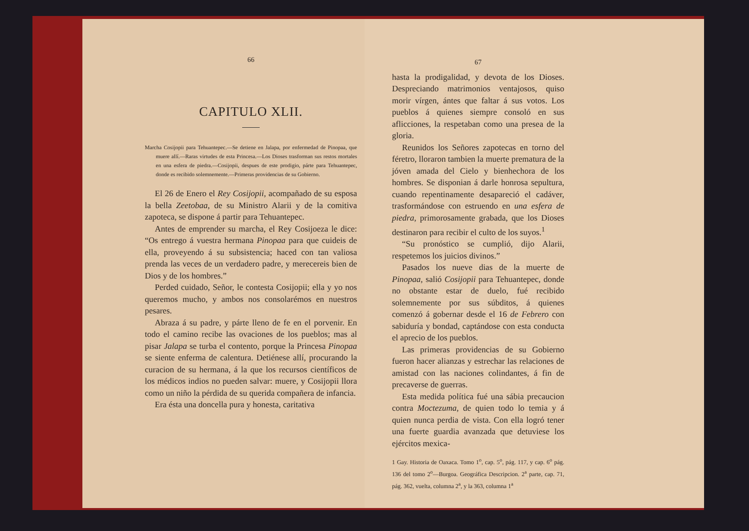66
CAPITULO XLII.
Marcha Cosijopii para Tehuantepec.—Se detiene en Jalapa, por enfermedad de Pinopaa, que muere allí.—Raras virtudes de esta Princesa.—Los Dioses trasforman sus restos mortales en una esfera de piedra.—Cosijopii, despues de este prodigio, párte para Tehuantepec, donde es recibido solemnemente.—Primeras providencias de su Gobierno.
El 26 de Enero el Rey Cosijopii, acompañado de su esposa la bella Zeetobaa, de su Ministro Alarii y de la comitiva zapoteca, se dispone á partir para Tehuantepec.
Antes de emprender su marcha, el Rey Cosijoeza le dice: “Os entrego á vuestra hermana Pinopaa para que cuideis de ella, proveyendo á su subsistencia; haced con tan valiosa prenda las veces de un verdadero padre, y merecereis bien de Dios y de los hombres.”
Perded cuidado, Señor, le contesta Cosijopii; ella y yo nos queremos mucho, y ambos nos consolarémos en nuestros pesares.
Abraza á su padre, y párte lleno de fe en el porvenir. En todo el camino recibe las ovaciones de los pueblos; mas al pisar Jalapa se turba el contento, porque la Princesa Pinopaa se siente enferma de calentura. Detiénese allí, procurando la curacion de su hermana, á la que los recursos científicos de los médicos indios no pueden salvar: muere, y Cosijopii llora como un niño la pérdida de su querida compañera de infancia.
Era ésta una doncella pura y honesta, caritativa
67
hasta la prodigalidad, y devota de los Dioses. Despreciando matrimonios ventajosos, quiso morir vírgen, ántes que faltar á sus votos. Los pueblos á quienes siempre consoló en sus aflicciones, la respetaban como una presea de la gloria.
Reunidos los Señores zapotecas en torno del féretro, lloraron tambien la muerte prematura de la jóven amada del Cielo y bienhechora de los hombres. Se disponian á darle honrosa sepultura, cuando repentinamente desapareció el cadáver, trasformándose con estruendo en una esfera de piedra, primorosamente grabada, que los Dioses destinaron para recibir el culto de los suyos.<sup>1</sup>
“Su pronóstico se cumplió, dijo Alarii, respetemos los juicios divinos.”
Pasados los nueve dias de la muerte de Pinopaa, salió Cosijopii para Tehuantepec, donde no obstante estar de duelo, fué recibido solemnemente por sus súbditos, á quienes comenzó á gobernar desde el 16 de Febrero con sabiduría y bondad, captándose con esta conducta el aprecio de los pueblos.
Las primeras providencias de su Gobierno fueron hacer alianzas y estrechar las relaciones de amistad con las naciones colindantes, á fin de precaverse de guerras.
Esta medida política fué una sábia precaucion contra Moctezuma, de quien todo lo temia y á quien nunca perdia de vista. Con ella logró tener una fuerte guardia avanzada que detuviese los ejércitos mexica-
1 Gay. Historia de Oaxaca. Tomo 1<sup>o</sup>, cap. 5<sup>o</sup>, pág. 117, y cap. 6<sup>o</sup> pág. 136 del tomo 2<sup>o</sup>—Burgoa. Geográfica Descripcion. 2<sup>a</sup> parte, cap. 71, pág. 362, vuelta, columna 2<sup>a</sup>, y la 363, columna 1<sup>a</sup>